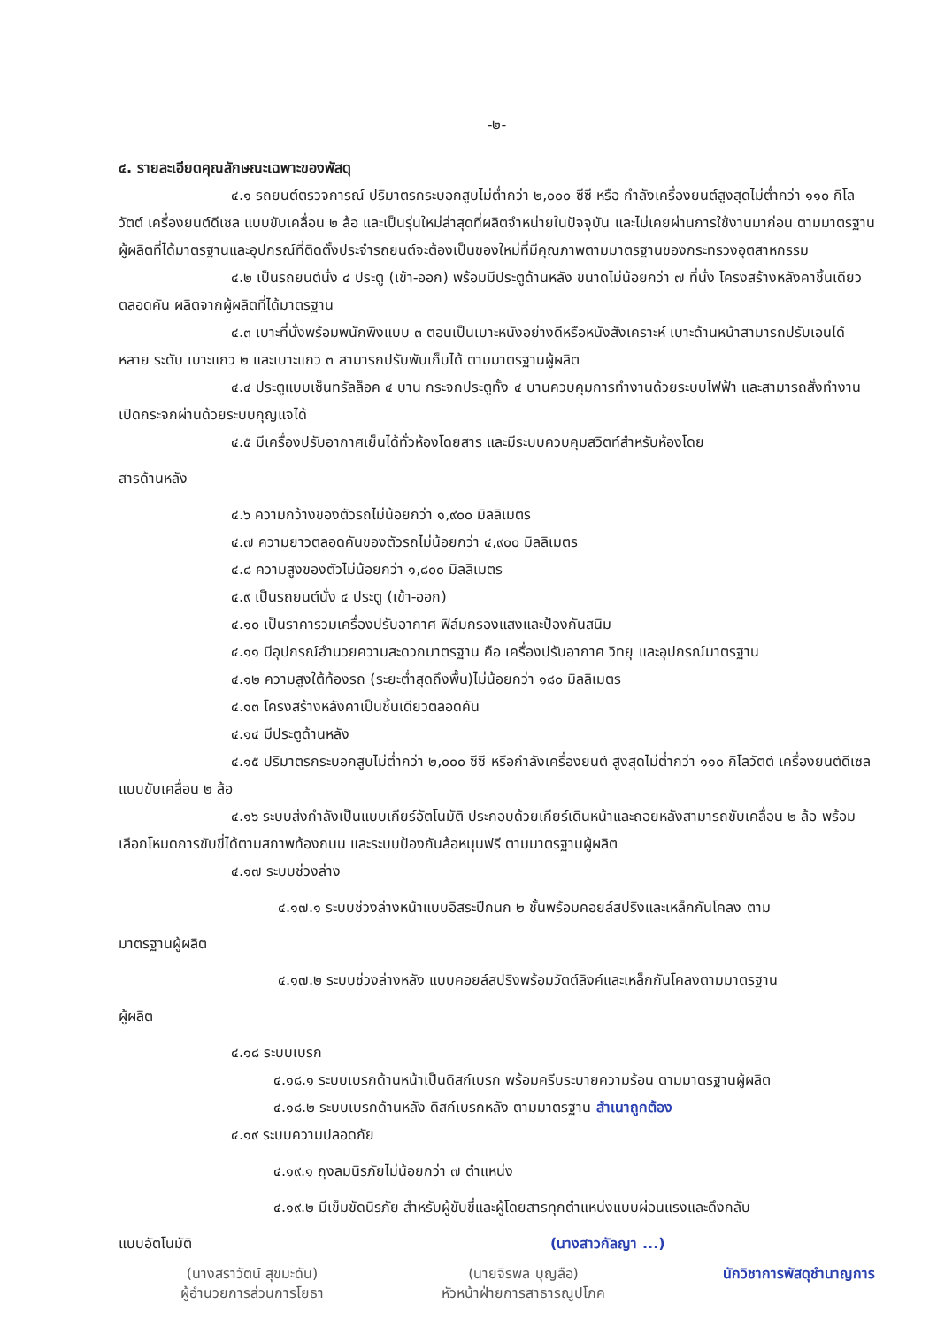-๒-
๔. รายละเอียดคุณลักษณะเฉพาะของพัสดุ
๔.๑ รถยนต์ตรวจการณ์ ปริมาตรกระบอกสูบไม่ต่ำกว่า ๒,๐๐๐ ซีซี หรือ กำลังเครื่องยนต์สูงสุดไม่ต่ำกว่า ๑๑๐ กิโลวัตต์ เครื่องยนต์ดีเซล แบบขับเคลื่อน ๒ ล้อ และเป็นรุ่นใหม่ล่าสุดที่ผลิตจำหน่ายในปัจจุบัน และไม่เคยผ่านการใช้งานมาก่อน ตามมาตรฐานผู้ผลิตที่ได้มาตรฐานและอุปกรณ์ที่ติดตั้งประจำรถยนต์จะต้องเป็นของใหม่ที่มีคุณภาพตามมาตรฐานของกระทรวงอุตสาหกรรม
๔.๒ เป็นรถยนต์นั่ง ๔ ประตู (เข้า-ออก) พร้อมมีประตูด้านหลัง ขนาดไม่น้อยกว่า ๗ ที่นั่ง โครงสร้างหลังคาชิ้นเดียวตลอดคัน ผลิตจากผู้ผลิตที่ได้มาตรฐาน
๔.๓ เบาะที่นั่งพร้อมพนักพิงแบบ ๓ ตอนเป็นเบาะหนังอย่างดีหรือหนังสังเคราะห์ เบาะด้านหน้าสามารถปรับเอนได้หลาย ระดับ เบาะแถว ๒ และเบาะแถว ๓ สามารถปรับพับเก็บได้ ตามมาตรฐานผู้ผลิต
๔.๔ ประตูแบบเซ็นทรัลล็อค ๔ บาน กระจกประตูทั้ง ๔ บานควบคุมการทำงานด้วยระบบไฟฟ้า และสามารถสั่งทำงานเปิดกระจกผ่านด้วยระบบกุญแจได้
๔.๕ มีเครื่องปรับอากาศเย็นได้ทั่วห้องโดยสาร และมีระบบควบคุมสวิตท์สำหรับห้องโดย
สารด้านหลัง
๔.๖ ความกว้างของตัวรถไม่น้อยกว่า ๑,๙๐๐ มิลลิเมตร
๔.๗ ความยาวตลอดคันของตัวรถไม่น้อยกว่า ๔,๙๐๐ มิลลิเมตร
๔.๘ ความสูงของตัวไม่น้อยกว่า ๑,๘๐๐ มิลลิเมตร
๔.๙ เป็นรถยนต์นั่ง ๔ ประตู (เข้า-ออก)
๔.๑๐ เป็นราคารวมเครื่องปรับอากาศ ฟิล์มกรองแสงและป้องกันสนิม
๔.๑๑ มีอุปกรณ์อำนวยความสะดวกมาตรฐาน คือ เครื่องปรับอากาศ วิทยุ และอุปกรณ์มาตรฐาน
๔.๑๒ ความสูงใต้ท้องรถ (ระยะต่ำสุดถึงพื้น)ไม่น้อยกว่า ๑๘๐ มิลลิเมตร
๔.๑๓ โครงสร้างหลังคาเป็นชิ้นเดียวตลอดคัน
๔.๑๔ มีประตูด้านหลัง
๔.๑๕ ปริมาตรกระบอกสูบไม่ต่ำกว่า ๒,๐๐๐ ซีซี หรือกำลังเครื่องยนต์ สูงสุดไม่ต่ำกว่า ๑๑๐ กิโลวัตต์ เครื่องยนต์ดีเซล แบบขับเคลื่อน ๒ ล้อ
๔.๑๖ ระบบส่งกำลังเป็นแบบเกียร์อัตโนมัติ ประกอบด้วยเกียร์เดินหน้าและถอยหลังสามารถขับเคลื่อน ๒ ล้อ พร้อมเลือกโหมดการขับขี่ได้ตามสภาพท้องถนน และระบบป้องกันล้อหมุนฟรี ตามมาตรฐานผู้ผลิต
๔.๑๗ ระบบช่วงล่าง
๔.๑๗.๑ ระบบช่วงล่างหน้าแบบอิสระปีกนก ๒ ชั้นพร้อมคอยล์สปริงและเหล็กกันโคลง ตาม
มาตรฐานผู้ผลิต
๔.๑๗.๒ ระบบช่วงล่างหลัง แบบคอยล์สปริงพร้อมวัตต์ลิงค์และเหล็กกันโคลงตามมาตรฐาน
ผู้ผลิต
๔.๑๘ ระบบเบรก
๔.๑๘.๑ ระบบเบรกด้านหน้าเป็นดิสก์เบรก พร้อมครีบระบายความร้อน ตามมาตรฐานผู้ผลิต
๔.๑๘.๒ ระบบเบรกด้านหลัง ดิสก์เบรกหลัง ตามมาตรฐาน สำเนาถูกต้อง
๔.๑๙ ระบบความปลอดภัย
๔.๑๙.๑ ถุงลมนิรภัยไม่น้อยกว่า ๗ ตำแหน่ง
๔.๑๙.๒ มีเข็มขัดนิรภัย สำหรับผู้ขับขี่และผู้โดยสารทุกตำแหน่งแบบผ่อนแรงและดึงกลับ
แบบอัตโนมัติ (นางสาวกัลญา ...)
(นางสราวัตน์ สุขมะดัน)
ผู้อำนวยการส่วนการโยธา
(นายจิรพล บุญลือ)
หัวหน้าฝ่ายการสาธารณูปโภค
นักวิชาการพัสดุชำนาญการ